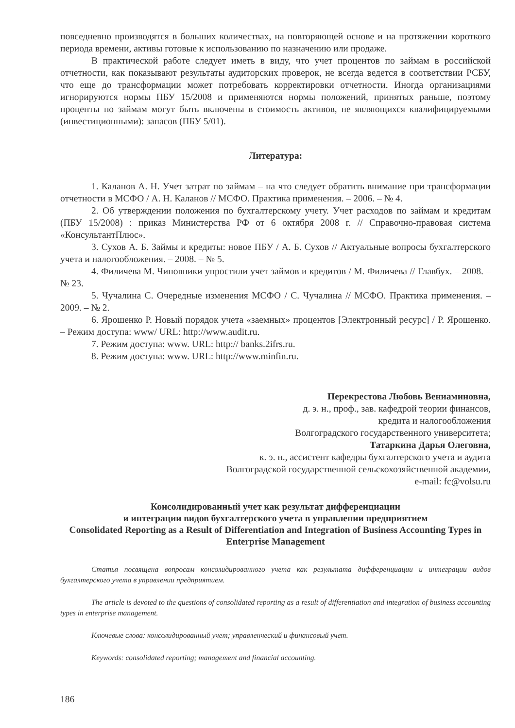повседневно производятся в больших количествах, на повторяющей основе и на протяжении короткого периода времени, активы готовые к использованию по назначению или продаже.
В практической работе следует иметь в виду, что учет процентов по займам в российской отчетности, как показывают результаты аудиторских проверок, не всегда ведется в соответствии РСБУ, что еще до трансформации может потребовать корректировки отчетности. Иногда организациями игнорируются нормы ПБУ 15/2008 и применяются нормы положений, принятых раньше, поэтому проценты по займам могут быть включены в стоимость активов, не являющихся квалифицируемыми (инвестиционными): запасов (ПБУ 5/01).
Литература:
1. Каланов А. Н. Учет затрат по займам – на что следует обратить внимание при трансформации отчетности в МСФО / А. Н. Каланов // МСФО. Практика применения. – 2006. – № 4.
2. Об утверждении положения по бухгалтерскому учету. Учет расходов по займам и кредитам (ПБУ 15/2008) : приказ Министерства РФ от 6 октября 2008 г. // Справочно-правовая система «КонсультантПлюс».
3. Сухов А. Б. Займы и кредиты: новое ПБУ / А. Б. Сухов // Актуальные вопросы бухгалтерского учета и налогообложения. – 2008. – № 5.
4. Филичева М. Чиновники упростили учет займов и кредитов / М. Филичева // Главбух. – 2008. – № 23.
5. Чучалина С. Очередные изменения МСФО / С. Чучалина // МСФО. Практика применения. – 2009. – № 2.
6. Ярошенко Р. Новый порядок учета «заемных» процентов [Электронный ресурс] / Р. Ярошенко. – Режим доступа: www/ URL: http://www.audit.ru.
7. Режим доступа: www. URL: http:// banks.2ifrs.ru.
8. Режим доступа: www. URL: http://www.minfin.ru.
Перекрестова Любовь Вениаминовна,
д. э. н., проф., зав. кафедрой теории финансов,
кредита и налогообложения
Волгоградского государственного университета;
Татаркина Дарья Олеговна,
к. э. н., ассистент кафедры бухгалтерского учета и аудита
Волгоградской государственной сельскохозяйственной академии,
e-mail: fc@volsu.ru
Консолидированный учет как результат дифференциации
и интеграции видов бухгалтерского учета в управлении предприятием
Consolidated Reporting as a Result of Differentiation and Integration of Business Accounting Types in Enterprise Management
Статья посвящена вопросам консолидированного учета как результата дифференциации и интеграции видов бухгалтерского учета в управлении предприятием.
The article is devoted to the questions of consolidated reporting as a result of differentiation and integration of business accounting types in enterprise management.
Ключевые слова: консолидированный учет; управленческий и финансовый учет.
Keywords: consolidated reporting; management and financial accounting.
186